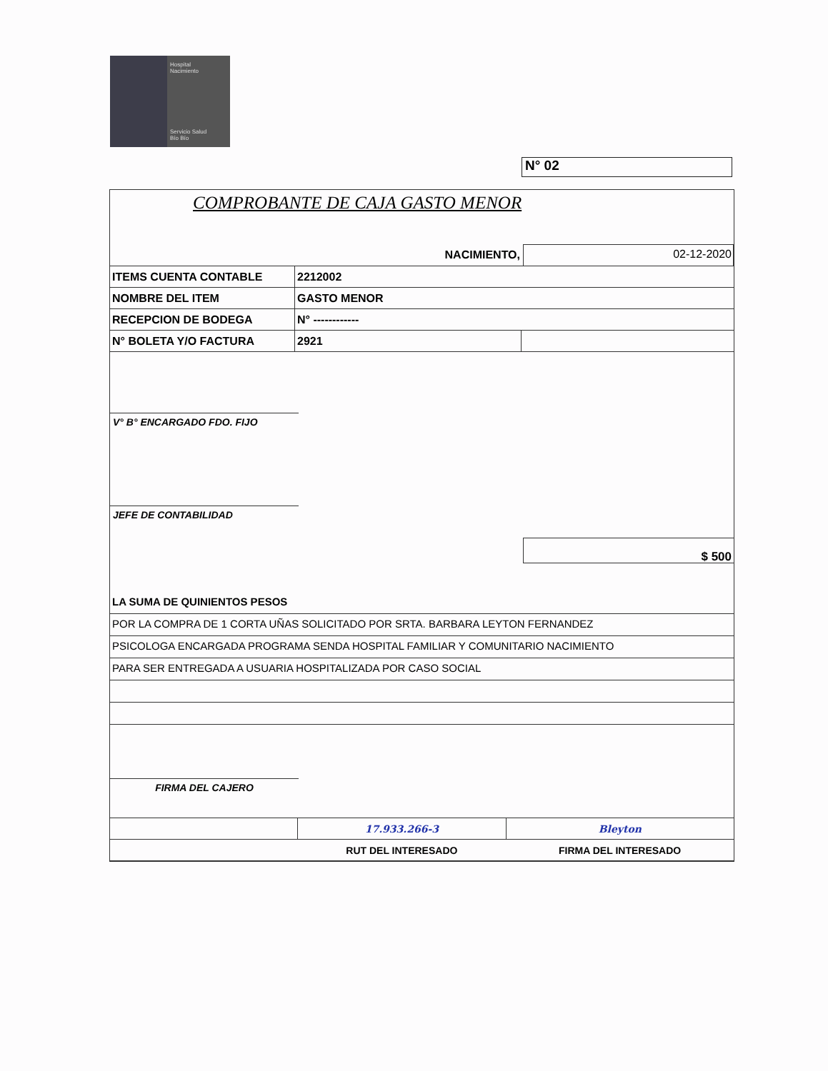Hospital
Nacimiento
Servicio Salud
Bío Bío
N° 02
COMPROBANTE DE CAJA GASTO MENOR
NACIMIENTO, 02-12-2020
| ITEMS CUENTA CONTABLE | 2212002 | |
| NOMBRE DEL ITEM | GASTO MENOR | |
| RECEPCION DE BODEGA | N° ------------ | |
| N° BOLETA Y/O FACTURA | 2921 | |
V° B° ENCARGADO FDO. FIJO
JEFE DE CONTABILIDAD
$ 500
LA SUMA DE QUINIENTOS PESOS
POR LA COMPRA DE 1 CORTA UÑAS SOLICITADO POR SRTA. BARBARA LEYTON FERNANDEZ
PSICOLOGA ENCARGADA PROGRAMA SENDA HOSPITAL FAMILIAR Y COMUNITARIO NACIMIENTO
PARA SER ENTREGADA A USUARIA HOSPITALIZADA POR CASO SOCIAL
FIRMA DEL CAJERO
| | 17.933.266-3 | Bleyton |
| | RUT DEL INTERESADO | FIRMA DEL INTERESADO |